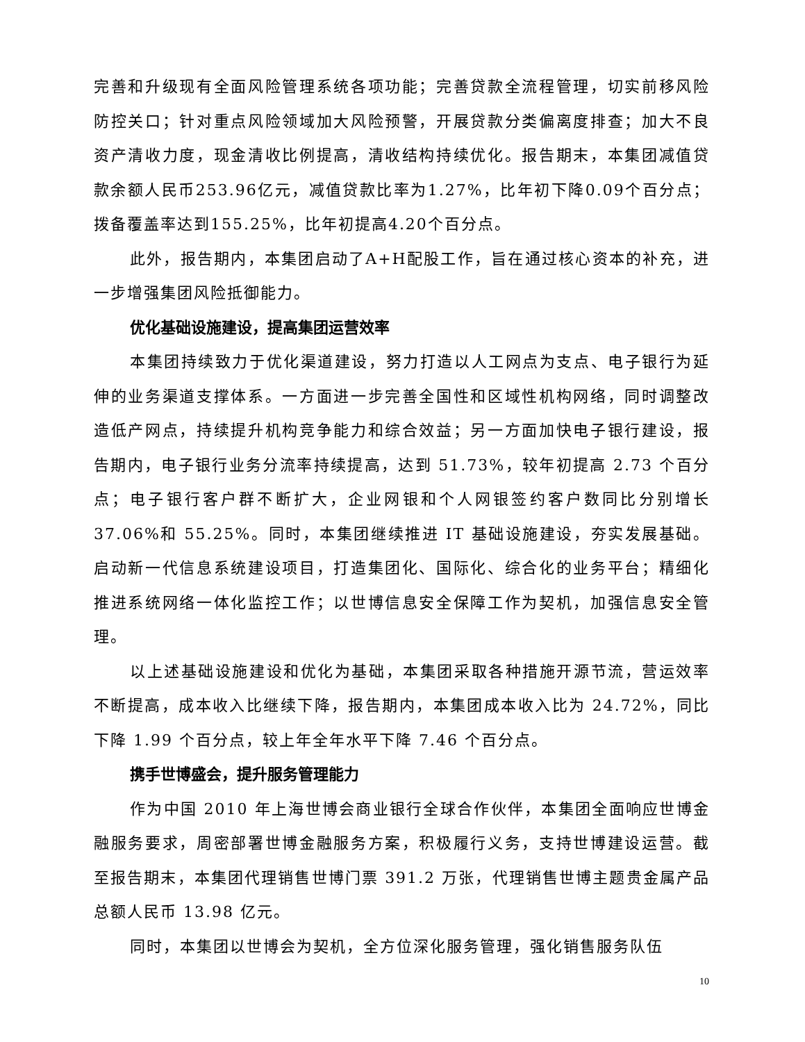完善和升级现有全面风险管理系统各项功能；完善贷款全流程管理，切实前移风险防控关口；针对重点风险领域加大风险预警，开展贷款分类偏离度排查；加大不良资产清收力度，现金清收比例提高，清收结构持续优化。报告期末，本集团减值贷款余额人民币253.96亿元，减值贷款比率为1.27%，比年初下降0.09个百分点；拨备覆盖率达到155.25%，比年初提高4.20个百分点。
此外，报告期内，本集团启动了A+H配股工作，旨在通过核心资本的补充，进一步增强集团风险抵御能力。
优化基础设施建设，提高集团运营效率
本集团持续致力于优化渠道建设，努力打造以人工网点为支点、电子银行为延伸的业务渠道支撑体系。一方面进一步完善全国性和区域性机构网络，同时调整改造低产网点，持续提升机构竞争能力和综合效益；另一方面加快电子银行建设，报告期内，电子银行业务分流率持续提高，达到 51.73%，较年初提高 2.73 个百分点；电子银行客户群不断扩大，企业网银和个人网银签约客户数同比分别增长 37.06%和 55.25%。同时，本集团继续推进 IT 基础设施建设，夯实发展基础。启动新一代信息系统建设项目，打造集团化、国际化、综合化的业务平台；精细化推进系统网络一体化监控工作；以世博信息安全保障工作为契机，加强信息安全管理。
以上述基础设施建设和优化为基础，本集团采取各种措施开源节流，营运效率不断提高，成本收入比继续下降，报告期内，本集团成本收入比为 24.72%，同比下降 1.99 个百分点，较上年全年水平下降 7.46 个百分点。
携手世博盛会，提升服务管理能力
作为中国 2010 年上海世博会商业银行全球合作伙伴，本集团全面响应世博金融服务要求，周密部署世博金融服务方案，积极履行义务，支持世博建设运营。截至报告期末，本集团代理销售世博门票 391.2 万张，代理销售世博主题贵金属产品总额人民币 13.98 亿元。
同时，本集团以世博会为契机，全方位深化服务管理，强化销售服务队伍
10